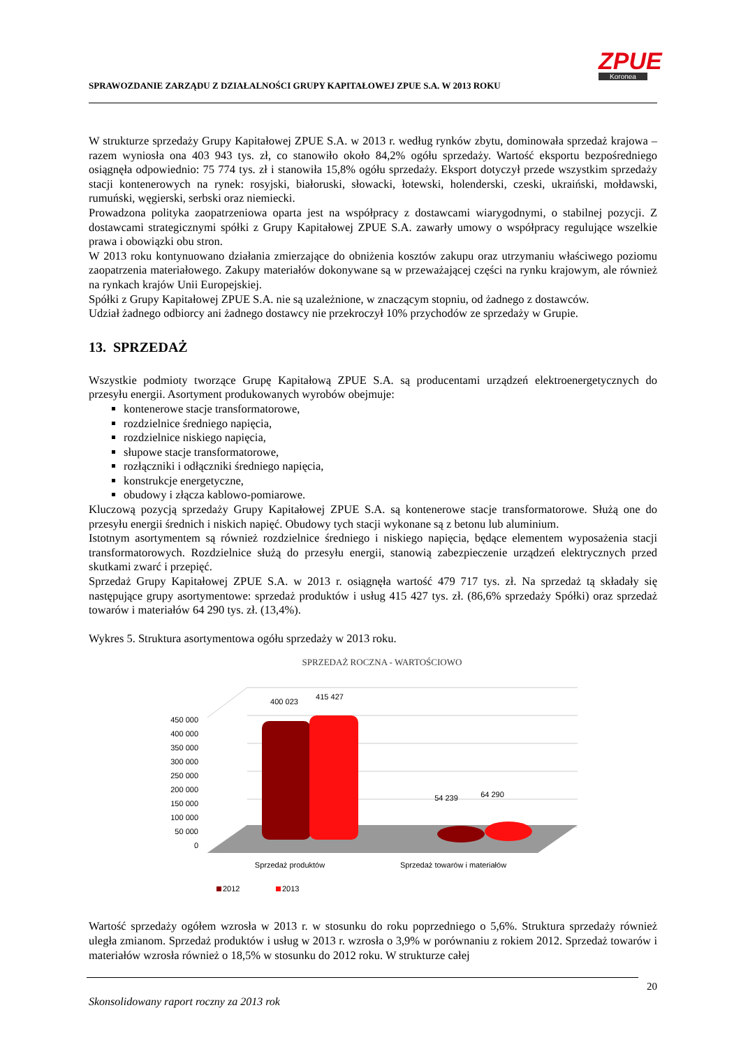ZPUE
Koronea
SPRAWOZDANIE ZARZĄDU Z DZIAŁALNOŚCI GRUPY KAPITAŁOWEJ ZPUE S.A. W 2013 ROKU
W strukturze sprzedaży Grupy Kapitałowej ZPUE S.A. w 2013 r. według rynków zbytu, dominowała sprzedaż krajowa – razem wyniosła ona 403 943 tys. zł, co stanowiło około 84,2% ogółu sprzedaży. Wartość eksportu bezpośredniego osiągnęła odpowiednio: 75 774 tys. zł i stanowiła 15,8% ogółu sprzedaży. Eksport dotyczył przede wszystkim sprzedaży stacji kontenerowych na rynek: rosyjski, białoruski, słowacki, łotewski, holenderski, czeski, ukraiński, mołdawski, rumuński, węgierski, serbski oraz niemiecki.
Prowadzona polityka zaopatrzeniowa oparta jest na współpracy z dostawcami wiarygodnymi, o stabilnej pozycji. Z dostawcami strategicznymi spółki z Grupy Kapitałowej ZPUE S.A. zawarły umowy o współpracy regulujące wszelkie prawa i obowiązki obu stron.
W 2013 roku kontynuowano działania zmierzające do obniżenia kosztów zakupu oraz utrzymaniu właściwego poziomu zaopatrzenia materiałowego. Zakupy materiałów dokonywane są w przeważającej części na rynku krajowym, ale również na rynkach krajów Unii Europejskiej.
Spółki z Grupy Kapitałowej ZPUE S.A. nie są uzależnione, w znaczącym stopniu, od żadnego z dostawców.
Udział żadnego odbiorcy ani żadnego dostawcy nie przekroczył 10% przychodów ze sprzedaży w Grupie.
13. SPRZEDAŻ
Wszystkie podmioty tworzące Grupę Kapitałową ZPUE S.A. są producentami urządzeń elektroenergetycznych do przesyłu energii. Asortyment produkowanych wyrobów obejmuje:
kontenerowe stacje transformatorowe,
rozdzielnice średniego napięcia,
rozdzielnice niskiego napięcia,
słupowe stacje transformatorowe,
rozłączniki i odłączniki średniego napięcia,
konstrukcje energetyczne,
obudowy i złącza kablowo-pomiarowe.
Kluczową pozycją sprzedaży Grupy Kapitałowej ZPUE S.A. są kontenerowe stacje transformatorowe. Służą one do przesyłu energii średnich i niskich napięć. Obudowy tych stacji wykonane są z betonu lub aluminium.
Istotnym asortymentem są również rozdzielnice średniego i niskiego napięcia, będące elementem wyposażenia stacji transformatorowych. Rozdzielnice służą do przesyłu energii, stanowią zabezpieczenie urządzeń elektrycznych przed skutkami zwarć i przepięć.
Sprzedaż Grupy Kapitałowej ZPUE S.A. w 2013 r. osiągnęła wartość 479 717 tys. zł. Na sprzedaż tą składały się następujące grupy asortymentowe: sprzedaż produktów i usług 415 427 tys. zł. (86,6% sprzedaży Spółki) oraz sprzedaż towarów i materiałów 64 290 tys. zł. (13,4%).
Wykres 5. Struktura asortymentowa ogółu sprzedaży w 2013 roku.
SPRZEDAŻ ROCZNA - WARTOŚCIOWO
400 023
415 427
54 239
64 290
450 000
400 000
350 000
300 000
250 000
200 000
150 000
100 000
50 000
0
Sprzedaż produktów
Sprzedaż towarów i materiałów
2012
2013
Wartość sprzedaży ogółem wzrosła w 2013 r. w stosunku do roku poprzedniego o 5,6%. Struktura sprzedaży również uległa zmianom. Sprzedaż produktów i usług w 2013 r. wzrosła o 3,9% w porównaniu z rokiem 2012. Sprzedaż towarów i materiałów wzrosła również o 18,5% w stosunku do 2012 roku. W strukturze całej
20
Skonsolidowany raport roczny za 2013 rok